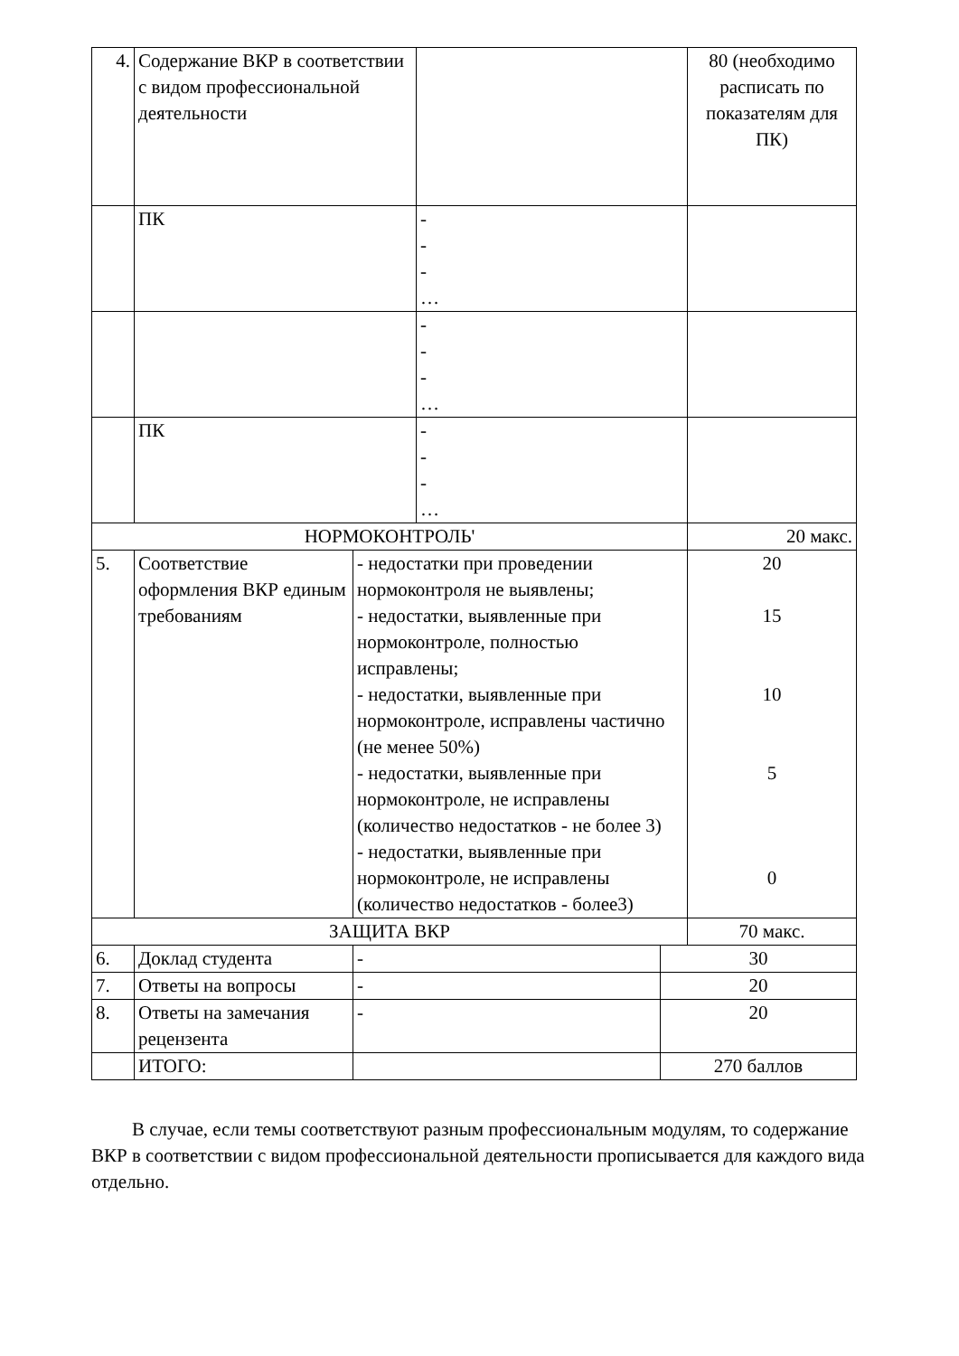| 4. | Содержание ВКР в соответствии с видом профессиональной деятельности | | | | 80 (необходимо расписать по показателям для ПК) |
| | ПК | | - - - … | | |
| | | | - - - … | | |
| | ПК | | - - - … | | |
| НОРМОКОНТРОЛЬ' | | | | | 20 макс. |
| 5. | Соответствие оформления ВКР единым требованиям | - недостатки при проведении нормоконтроля не выявлены; - недостатки, выявленные при нормоконтроле, полностью исправлены; - недостатки, выявленные при нормоконтроле, исправлены частично (не менее 50%) - недостатки, выявленные при нормоконтроле, не исправлены (количество недостатков - не более 3) - недостатки, выявленные при нормоконтроле, не исправлены (количество недостатков - более3) | | | 20 15 10 5 0 |
| ЗАЩИТА ВКР | | | | | 70 макс. |
| 6. | Доклад студента | - | | 30 | |
| 7. | Ответы на вопросы | - | | 20 | |
| 8. | Ответы на замечания рецензента | - | | 20 | |
| | ИТОГО: | | | 270 баллов | |
В случае, если темы соответствуют разным профессиональным модулям, то содержание ВКР в соответствии с видом профессиональной деятельности прописывается для каждого вида отдельно.